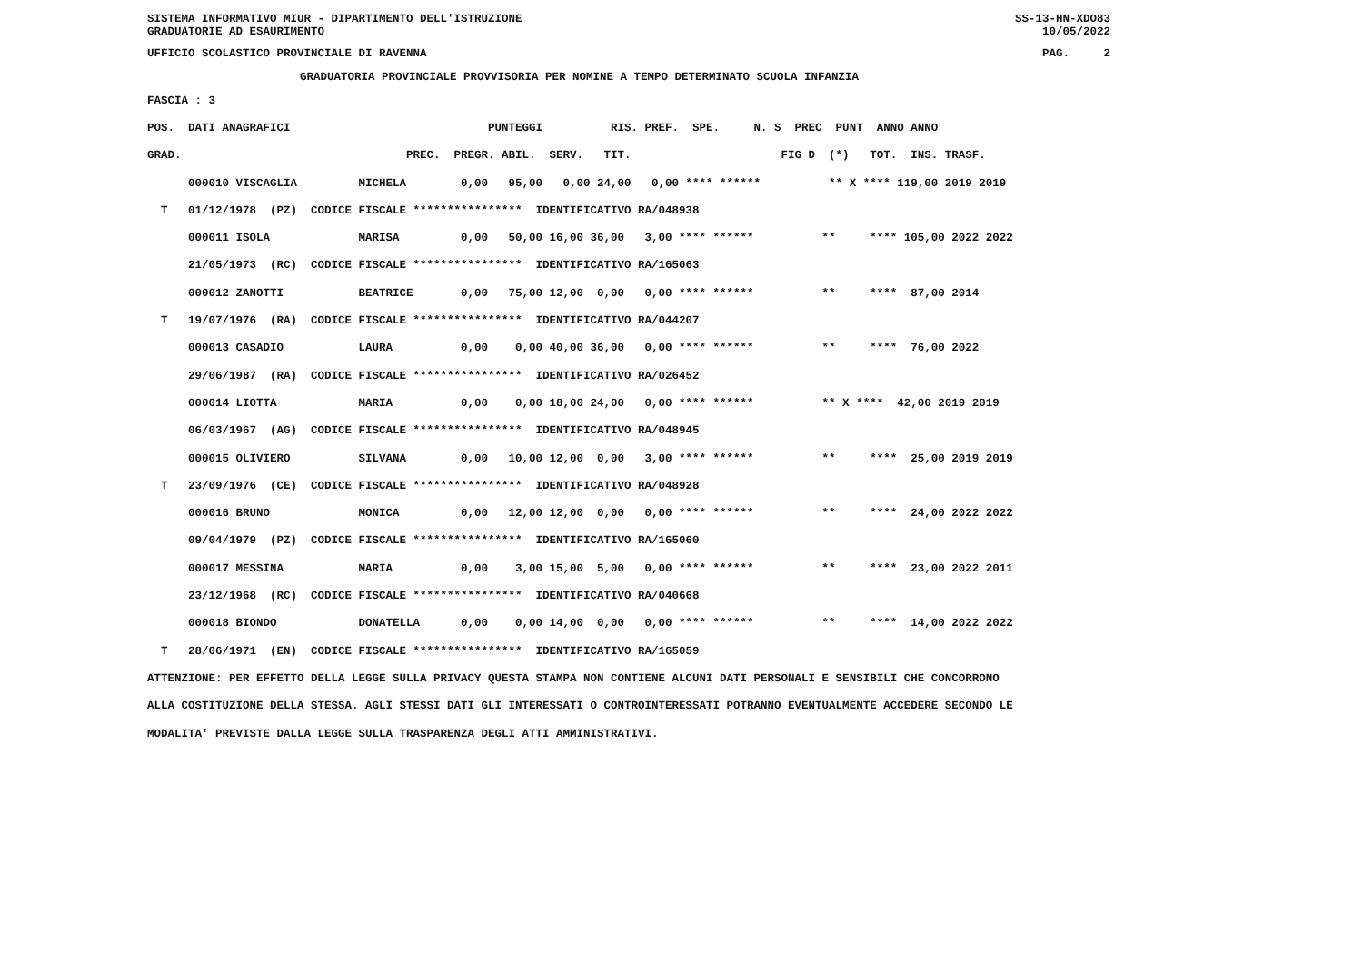SISTEMA INFORMATIVO MIUR - DIPARTIMENTO DELL'ISTRUZIONE
GRADUATORIE AD ESAURIMENTO SS-13-HN-XDO83
10/05/2022
UFFICIO SCOLASTICO PROVINCIALE DI RAVENNA PAG. 2
GRADUATORIA PROVINCIALE PROVVISORIA PER NOMINE A TEMPO DETERMINATO SCUOLA INFANZIA
FASCIA : 3
POS.  DATI ANAGRAFICI                             PUNTEGGI          RIS. PREF.  SPE.     N. S  PREC  PUNT  ANNO ANNO
GRAD.                                 PREC.  PREGR. ABIL.  SERV.   TIT.                      FIG D  (*)   TOT.  INS. TRASF.
      000010 VISCAGLIA         MICHELA        0,00   95,00   0,00 24,00   0,00 **** ******          ** X **** 119,00 2019 2019
  T   01/12/1978  (PZ)  CODICE FISCALE ****************  IDENTIFICATIVO RA/048938
      000011 ISOLA             MARISA         0,00   50,00 16,00 36,00   3,00 **** ******          **     **** 105,00 2022 2022
      21/05/1973  (RC)  CODICE FISCALE ****************  IDENTIFICATIVO RA/165063
      000012 ZANOTTI           BEATRICE       0,00   75,00 12,00  0,00   0,00 **** ******          **     ****  87,00 2014
  T   19/07/1976  (RA)  CODICE FISCALE ****************  IDENTIFICATIVO RA/044207
      000013 CASADIO           LAURA          0,00    0,00 40,00 36,00   0,00 **** ******          **     ****  76,00 2022
      29/06/1987  (RA)  CODICE FISCALE ****************  IDENTIFICATIVO RA/026452
      000014 LIOTTA            MARIA          0,00    0,00 18,00 24,00   0,00 **** ******          ** X ****  42,00 2019 2019
      06/03/1967  (AG)  CODICE FISCALE ****************  IDENTIFICATIVO RA/048945
      000015 OLIVIERO          SILVANA        0,00   10,00 12,00  0,00   3,00 **** ******          **     ****  25,00 2019 2019
  T   23/09/1976  (CE)  CODICE FISCALE ****************  IDENTIFICATIVO RA/048928
      000016 BRUNO             MONICA         0,00   12,00 12,00  0,00   0,00 **** ******          **     ****  24,00 2022 2022
      09/04/1979  (PZ)  CODICE FISCALE ****************  IDENTIFICATIVO RA/165060
      000017 MESSINA           MARIA          0,00    3,00 15,00  5,00   0,00 **** ******          **     ****  23,00 2022 2011
      23/12/1968  (RC)  CODICE FISCALE ****************  IDENTIFICATIVO RA/040668
      000018 BIONDO            DONATELLA      0,00    0,00 14,00  0,00   0,00 **** ******          **     ****  14,00 2022 2022
  T   28/06/1971  (EN)  CODICE FISCALE ****************  IDENTIFICATIVO RA/165059
ATTENZIONE: PER EFFETTO DELLA LEGGE SULLA PRIVACY QUESTA STAMPA NON CONTIENE ALCUNI DATI PERSONALI E SENSIBILI CHE CONCORRONO
ALLA COSTITUZIONE DELLA STESSA. AGLI STESSI DATI GLI INTERESSATI O CONTROINTERESSATI POTRANNO EVENTUALMENTE ACCEDERE SECONDO LE
MODALITA' PREVISTE DALLA LEGGE SULLA TRASPARENZA DEGLI ATTI AMMINISTRATIVI.